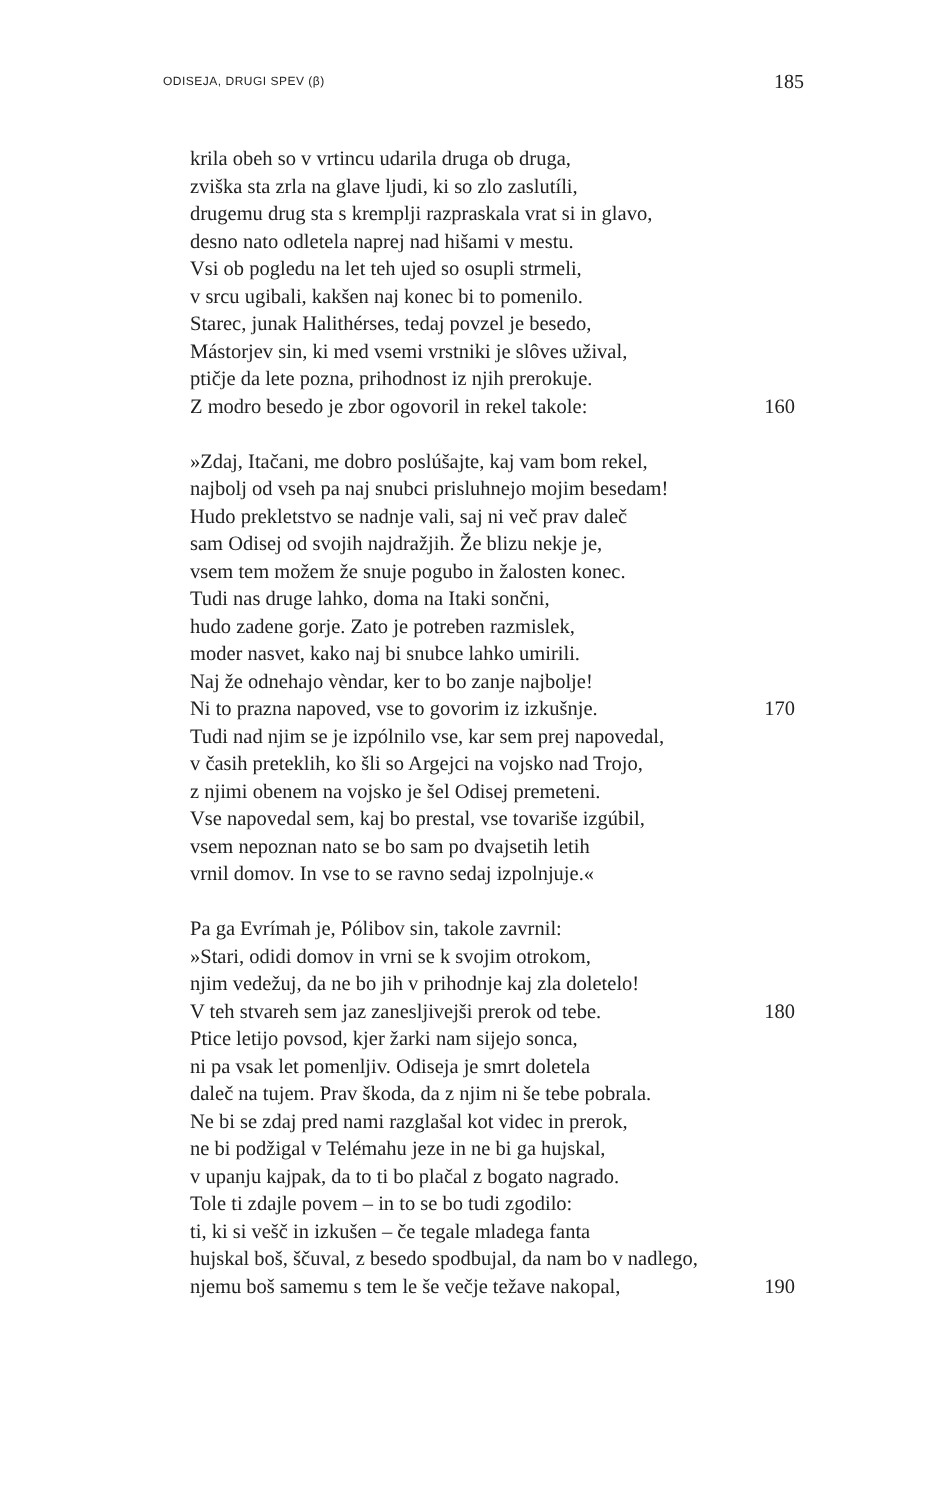ODISEJA, DRUGI SPEV (β) 185
krila obeh so v vrtincu udarila druga ob druga,
zviška sta zrla na glave ljudi, ki so zlo zaslutíli,
drugemu drug sta s kremplji razpraskala vrat si in glavo,
desno nato odletela naprej nad hišami v mestu.
Vsi ob pogledu na let teh ujed so osupli strmeli,
v srcu ugibali, kakšen naj konec bi to pomenilo.
Starec, junak Halithérses, tedaj povzel je besedo,
Mástorjev sin, ki med vsemi vrstniki je slôves užival,
ptičje da lete pozna, prihodnost iz njih prerokuje.
Z modro besedo je zbor ogovoril in rekel takole: 160
»Zdaj, Itačani, me dobro poslúšajte, kaj vam bom rekel,
najbolj od vseh pa naj snubci prisluhnejo mojim besedam!
Hudo prekletstvo se nadnje vali, saj ni več prav daleč
sam Odisej od svojih najdražjih. Že blizu nekje je,
vsem tem možem že snuje pogubo in žalosten konec.
Tudi nas druge lahko, doma na Itaki sončni,
hudo zadene gorje. Zato je potreben razmislek,
moder nasvet, kako naj bi snubce lahko umirili.
Naj že odnehajo vèndar, ker to bo zanje najbolje!
Ni to prazna napoved, vse to govorim iz izkušnje. 170
Tudi nad njim se je izpólnilo vse, kar sem prej napovedal,
v časih preteklih, ko šli so Argejci na vojsko nad Trojo,
z njimi obenem na vojsko je šel Odisej premeteni.
Vse napovedal sem, kaj bo prestal, vse tovariše izgúbil,
vsem nepoznan nato se bo sam po dvajsetih letih
vrnil domov. In vse to se ravno sedaj izpolnjuje.«
Pa ga Evrímah je, Pólibov sin, takole zavrnil:
»Stari, odidi domov in vrni se k svojim otrokom,
njim vedežuj, da ne bo jih v prihodnje kaj zla doletelo!
V teh stvareh sem jaz zanesljivejši prerok od tebe. 180
Ptice letijo povsod, kjer žarki nam sijejo sonca,
ni pa vsak let pomenljiv. Odiseja je smrt doletela
daleč na tujem. Prav škoda, da z njim ni še tebe pobrala.
Ne bi se zdaj pred nami razglašal kot videc in prerok,
ne bi podžigal v Telémahu jeze in ne bi ga hujskal,
v upanju kajpak, da to ti bo plačal z bogato nagrado.
Tole ti zdajle povem – in to se bo tudi zgodilo:
ti, ki si vešč in izkušen – če tegale mladega fanta
hujskal boš, ščuval, z besedo spodbujal, da nam bo v nadlego,
njemu boš samemu s tem le še večje težave nakopal, 190